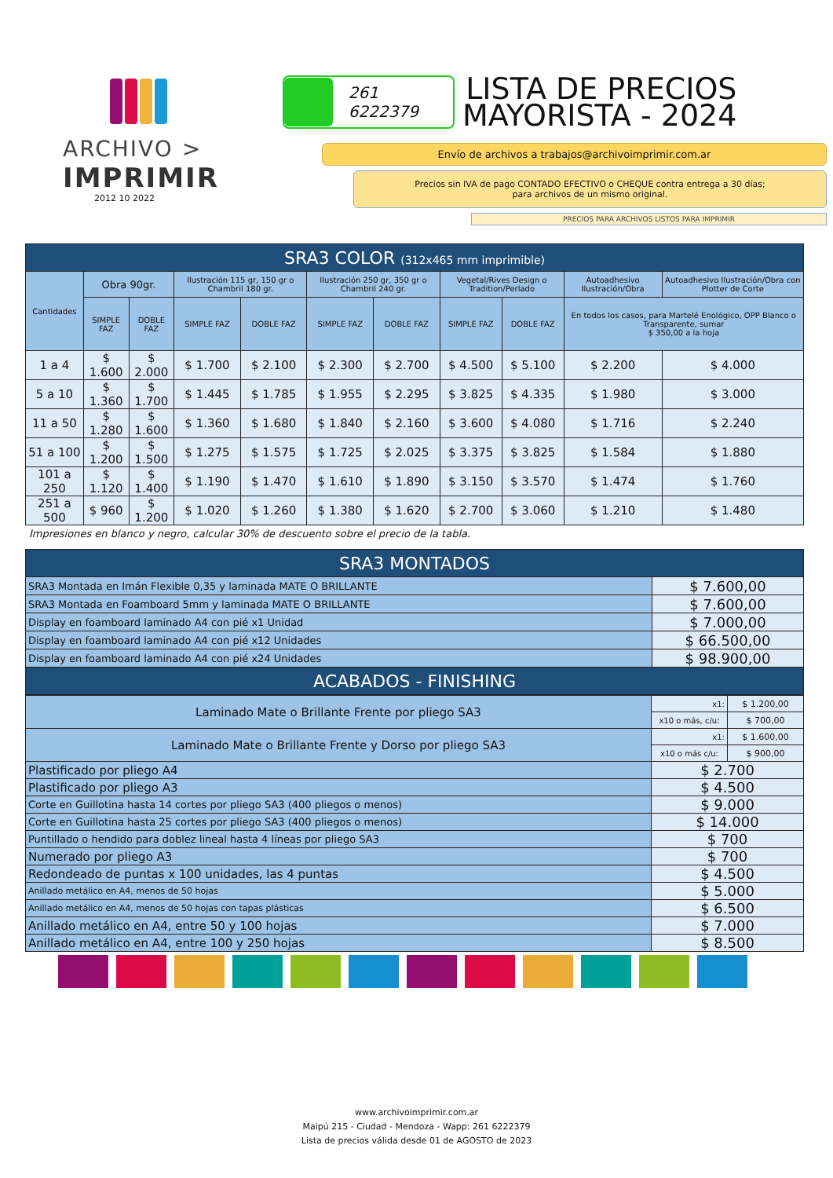ARCHIVO >
IMPRIMIR
2012 10 2022
261 6222379
LISTA DE PRECIOS
MAYORISTA - 2024
Envío de archivos a trabajos@archivoimprimir.com.ar
Precios sin IVA de pago CONTADO EFECTIVO o CHEQUE contra entrega a 30 días;
para archivos de un mismo original.
PRECIOS PARA ARCHIVOS LISTOS PARA IMPRIMIR
| SRA3 COLOR (312x465 mm imprimible) | | | | | | | | | | |
| Cantidades | Obra 90gr. | | Ilustración 115 gr, 150 gr o Chambril 180 gr. | | Ilustración 250 gr, 350 gr o Chambril 240 gr. | | Vegetal/Rives Design o Tradition/Perlado | | Autoadhesivo Ilustración/Obra | Autoadhesivo Ilustración/Obra con Plotter de Corte |
| | SIMPLE FAZ | DOBLE FAZ | SIMPLE FAZ | DOBLE FAZ | SIMPLE FAZ | DOBLE FAZ | SIMPLE FAZ | DOBLE FAZ | En todos los casos, para Martelé Enológico, OPP Blanco o Transparente, sumar $ 350,00 a la hoja | |
| 1 a 4 | $ 1.600 | $ 2.000 | $ 1.700 | $ 2.100 | $ 2.300 | $ 2.700 | $ 4.500 | $ 5.100 | $ 2.200 | $ 4.000 |
| 5 a 10 | $ 1.360 | $ 1.700 | $ 1.445 | $ 1.785 | $ 1.955 | $ 2.295 | $ 3.825 | $ 4.335 | $ 1.980 | $ 3.000 |
| 11 a 50 | $ 1.280 | $ 1.600 | $ 1.360 | $ 1.680 | $ 1.840 | $ 2.160 | $ 3.600 | $ 4.080 | $ 1.716 | $ 2.240 |
| 51 a 100 | $ 1.200 | $ 1.500 | $ 1.275 | $ 1.575 | $ 1.725 | $ 2.025 | $ 3.375 | $ 3.825 | $ 1.584 | $ 1.880 |
| 101 a 250 | $ 1.120 | $ 1.400 | $ 1.190 | $ 1.470 | $ 1.610 | $ 1.890 | $ 3.150 | $ 3.570 | $ 1.474 | $ 1.760 |
| 251 a 500 | $ 960 | $ 1.200 | $ 1.020 | $ 1.260 | $ 1.380 | $ 1.620 | $ 2.700 | $ 3.060 | $ 1.210 | $ 1.480 |
Impresiones en blanco y negro, calcular 30% de descuento sobre el precio de la tabla.
| SRA3 MONTADOS | |
| SRA3 Montada en Imán Flexible 0,35 y laminada MATE O BRILLANTE | $ 7.600,00 |
| SRA3 Montada en Foamboard 5mm y laminada MATE O BRILLANTE | $ 7.600,00 |
| Display en foamboard laminado A4 con pié x1 Unidad | $ 7.000,00 |
| Display en foamboard laminado A4 con pié x12 Unidades | $ 66.500,00 |
| Display en foamboard laminado A4 con pié x24 Unidades | $ 98.900,00 |
| ACABADOS - FINISHING | |
| Laminado Mate o Brillante Frente por pliego SA3 | x1: | $ 1.200,00 |
| | x10 o más, c/u: | $ 700,00 |
| Laminado Mate o Brillante Frente y Dorso por pliego SA3 | x1: | $ 1.600,00 |
| | x10 o más c/u: | $ 900,00 |
| Plastificado por pliego A4 | $ 2.700 | |
| Plastificado por pliego A3 | $ 4.500 | |
| Corte en Guillotina hasta 14 cortes por pliego SA3 (400 pliegos o menos) | $ 9.000 | |
| Corte en Guillotina hasta 25 cortes por pliego SA3 (400 pliegos o menos) | $ 14.000 | |
| Puntillado o hendido para doblez lineal hasta 4 líneas por pliego SA3 | $ 700 | |
| Numerado por pliego A3 | $ 700 | |
| Redondeado de puntas x 100 unidades, las 4 puntas | $ 4.500 | |
| Anillado metálico en A4, menos de 50 hojas | $ 5.000 | |
| Anillado metálico en A4, menos de 50 hojas con tapas plásticas | $ 6.500 | |
| Anillado metálico en A4, entre 50 y 100 hojas | $ 7.000 | |
| Anillado metálico en A4, entre 100 y 250 hojas | $ 8.500 | |
www.archivoimprimir.com.ar
Maipú 215 - Ciudad - Mendoza - Wapp: 261 6222379
Lista de precios válida desde 01 de AGOSTO de 2023